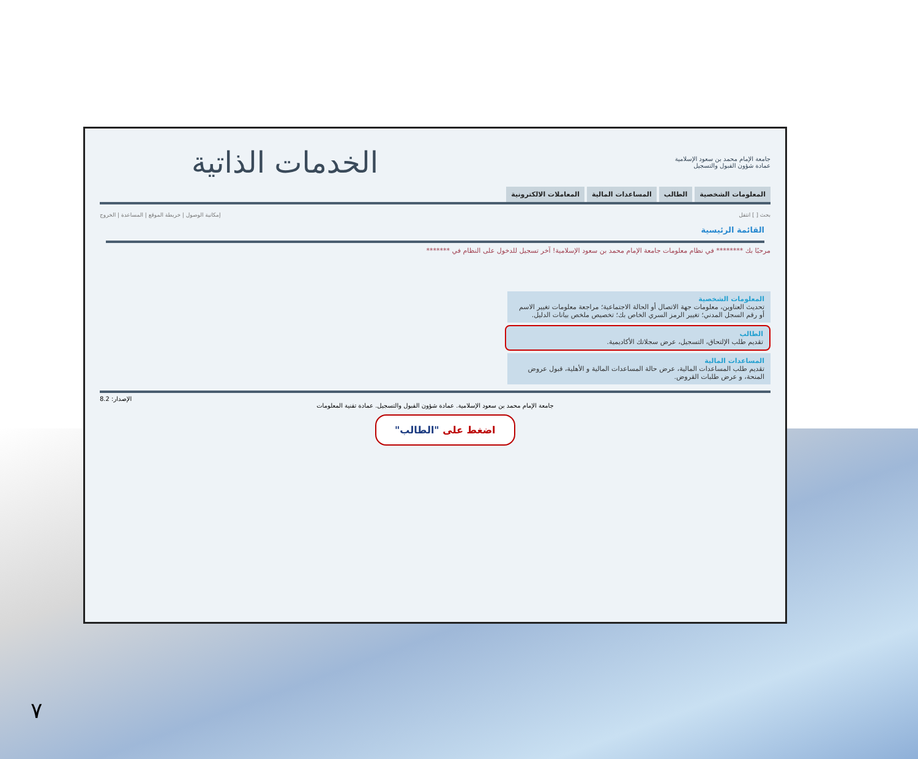جامعة الإمام محمد بن سعود الإسلامية
عمادة شؤون القبول والتسجيل
الخدمات الذاتية
المعلومات الشخصية الطالب المساعدات المالية المعاملات الالكترونية
بحث [ ] انتقل إمكانية الوصول | خريطة الموقع | المساعدة | الخروج
القائمة الرئيسية
مرحبًا بك ******** في نظام معلومات جامعة الإمام محمد بن سعود الإسلامية! آخر تسجيل للدخول على النظام في *******
المعلومات الشخصية
تحديث العناوين، معلومات جهة الاتصال أو الحالة الاجتماعية؛ مراجعة معلومات تغيير الاسم أو رقم السجل المدني؛ تغيير الرمز السري الخاص بك؛ تخصيص ملخص بيانات الدليل.
الطالب
تقديم طلب الإلتحاق، التسجيل، عرض سجلاتك الأكاديمية.
المساعدات المالية
تقديم طلب المساعدات المالية، عرض حالة المساعدات المالية و الأهلية، قبول عروض المنحة، و عرض طلبات القروض.
الإصدار: 8.2
جامعة الإمام محمد بن سعود الإسلامية. عمادة شؤون القبول والتسجيل. عمادة تقنية المعلومات
اضغط على "الطالب"
٧